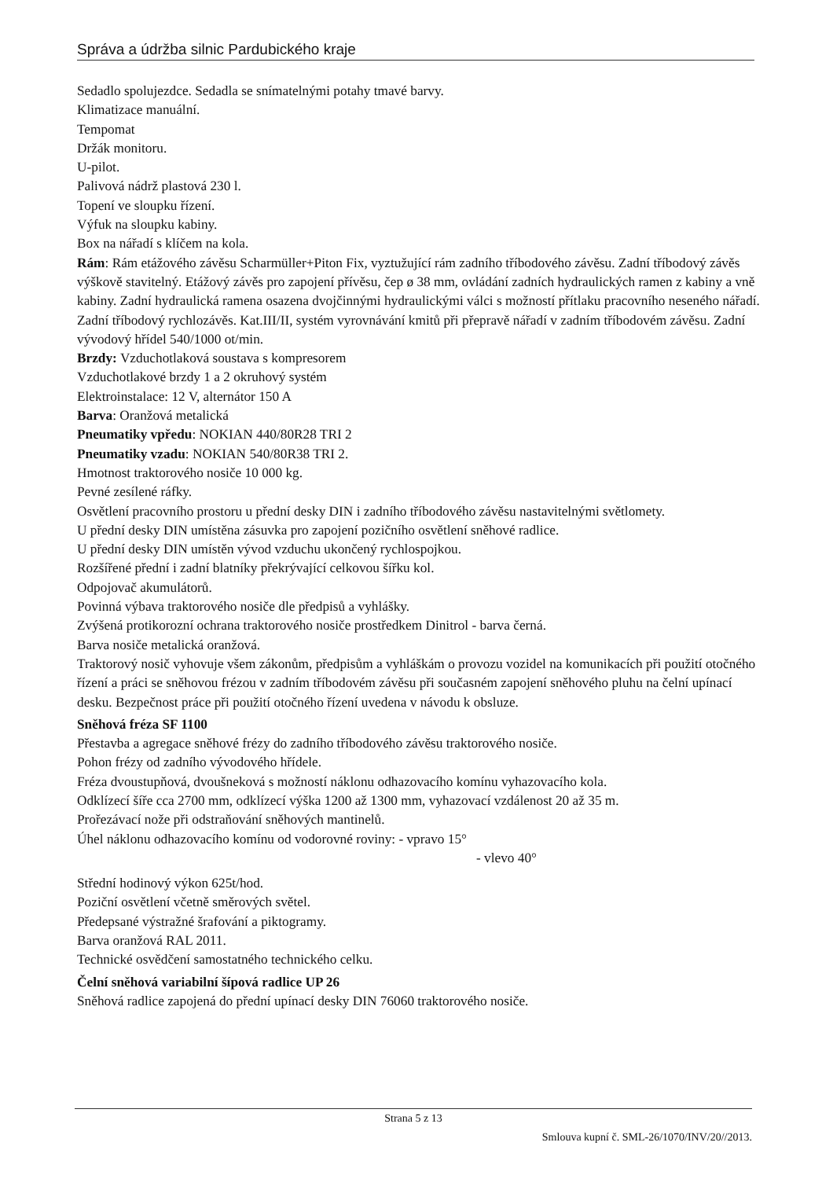Správa a údržba silnic Pardubického kraje
Sedadlo spolujezdce. Sedadla se snímatelnými potahy tmavé barvy.
Klimatizace manuální.
Tempomat
Držák monitoru.
U-pilot.
Palivová nádrž plastová 230 l.
Topení ve sloupku řízení.
Výfuk na sloupku kabiny.
Box na nářadí s klíčem na kola.
Rám: Rám etážového závěsu Scharmüller+Piton Fix, vyztužující rám zadního tříbodového závěsu. Zadní tříbodový závěs výškově stavitelný. Etážový závěs pro zapojení přívěsu, čep ø 38 mm, ovládání zadních hydraulických ramen z kabiny a vně kabiny. Zadní hydraulická ramena osazena dvojčinnými hydraulickými válci s možností přítlaku pracovního neseného nářadí. Zadní tříbodový rychlozávěs. Kat.III/II, systém vyrovnávání kmitů při přepravě nářadí v zadním tříbodovém závěsu. Zadní vývodový hřídel 540/1000 ot/min.
Brzdy: Vzduchotlaková soustava s kompresorem
Vzduchotlakové brzdy 1 a 2 okruhový systém
Elektroinstalace: 12 V, alternátor 150 A
Barva: Oranžová metalická
Pneumatiky vpředu: NOKIAN 440/80R28 TRI 2
Pneumatiky vzadu: NOKIAN 540/80R38 TRI 2.
Hmotnost traktorového nosiče 10 000 kg.
Pevné zesílené ráfky.
Osvětlení pracovního prostoru u přední desky DIN i zadního tříbodového závěsu nastavitelnými světlomety.
U přední desky DIN umístěna zásuvka pro zapojení pozičního osvětlení sněhové radlice.
U přední desky DIN umístěn vývod vzduchu ukončený rychlospojkou.
Rozšířené přední i zadní blatníky překrývající celkovou šířku kol.
Odpojovač akumulátorů.
Povinná výbava traktorového nosiče dle předpisů a vyhlášky.
Zvýšená protikorozní ochrana traktorového nosiče prostředkem Dinitrol - barva černá.
Barva nosiče metalická oranžová.
Traktorový nosič vyhovuje všem zákonům, předpisům a vyhláškám o provozu vozidel na komunikacích při použití otočného řízení a práci se sněhovou frézou v zadním tříbodovém závěsu při současném zapojení sněhového pluhu na čelní upínací desku. Bezpečnost práce při použití otočného řízení uvedena v návodu k obsluze.
Sněhová fréza SF 1100
Přestavba a agregace sněhové frézy do zadního tříbodového závěsu traktorového nosiče.
Pohon frézy od zadního vývodového hřídele.
Fréza dvoustupňová, dvoušneková s možností náklonu odhazovacího komínu vyhazovacího kola.
Odklízecí šíře cca 2700 mm, odklízecí výška 1200 až 1300 mm, vyhazovací vzdálenost 20 až 35 m.
Prořezávací nože při odstraňování sněhových mantinelů.
Úhel náklonu odhazovacího komínu od vodorovné roviny: - vpravo 15°
- vlevo 40°
Střední hodinový výkon 625t/hod.
Poziční osvětlení včetně směrových světel.
Předepsané výstražné šrafování a piktogramy.
Barva oranžová RAL 2011.
Technické osvědčení samostatného technického celku.
Čelní sněhová variabilní šípová radlice UP 26
Sněhová radlice zapojená do přední upínací desky DIN 76060 traktorového nosiče.
Strana 5 z 13
Smlouva kupní č. SML-26/1070/INV/20//2013.